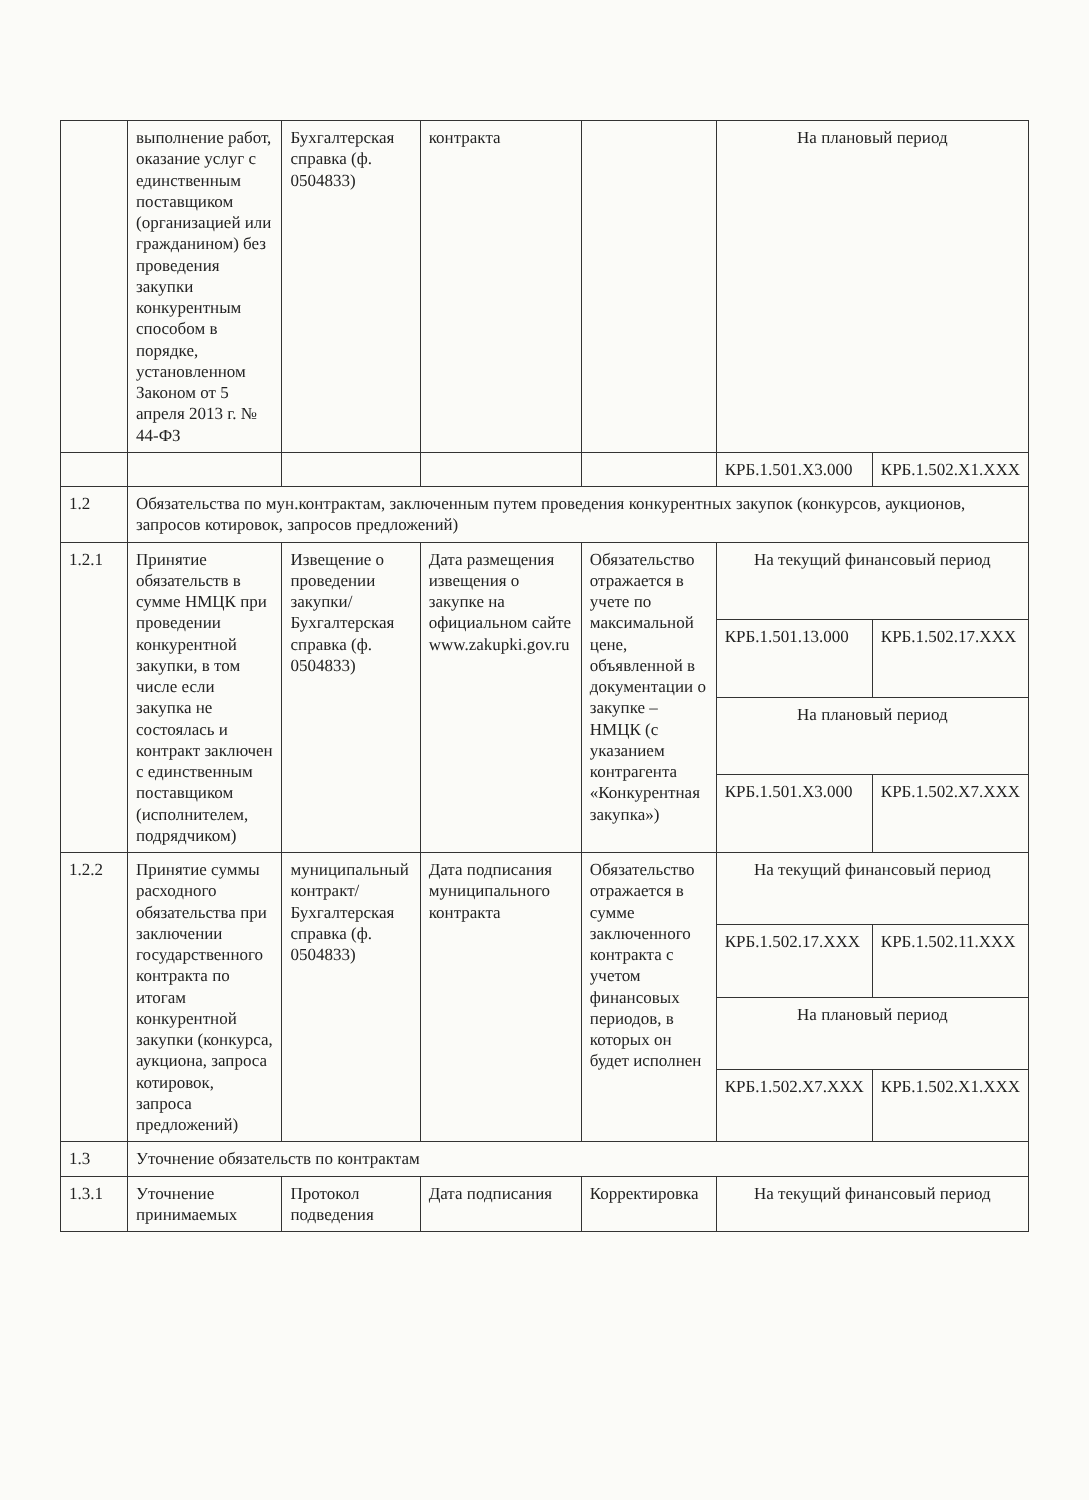| | выполнение работ, оказание услуг с единственным поставщиком (организацией или гражданином) без проведения закупки конкурентным способом в порядке, установленном Законом от 5 апреля 2013 г. № 44-ФЗ | Бухгалтерская справка (ф. 0504833) | контракта | | На плановый период | |
| | | | | | КРБ.1.501.X3.000 | КРБ.1.502.X1.XXX |
| 1.2 | Обязательства по мун.контрактам, заключенным путем проведения конкурентных закупок (конкурсов, аукционов, запросов котировок, запросов предложений) | | | | | |
| 1.2.1 | Принятие обязательств в сумме НМЦК при проведении конкурентной закупки, в том числе если закупка не состоялась и контракт заключен с единственным поставщиком (исполнителем, подрядчиком) | Извещение о проведении закупки/ Бухгалтерская справка (ф. 0504833) | Дата размещения извещения о закупке на официальном сайте www.zakupki.gov.ru | Обязательство отражается в учете по максимальной цене, объявленной в документации о закупке – НМЦК (с указанием контрагента «Конкурентная закупка») | На текущий финансовый период | |
| | | | | | КРБ.1.501.13.000 | КРБ.1.502.17.XXX |
| | | | | | На плановый период | |
| | | | | | КРБ.1.501.X3.000 | КРБ.1.502.X7.XXX |
| 1.2.2 | Принятие суммы расходного обязательства при заключении государственного контракта по итогам конкурентной закупки (конкурса, аукциона, запроса котировок, запроса предложений) | муниципальный контракт/ Бухгалтерская справка (ф. 0504833) | Дата подписания муниципального контракта | Обязательство отражается в сумме заключенного контракта с учетом финансовых периодов, в которых он будет исполнен | На текущий финансовый период | |
| | | | | | КРБ.1.502.17.XXX | КРБ.1.502.11.XXX |
| | | | | | На плановый период | |
| | | | | | КРБ.1.502.X7.XXX | КРБ.1.502.X1.XXX |
| 1.3 | Уточнение обязательств по контрактам | | | | | |
| 1.3.1 | Уточнение принимаемых | Протокол подведения | Дата подписания | Корректировка | На текущий финансовый период | |